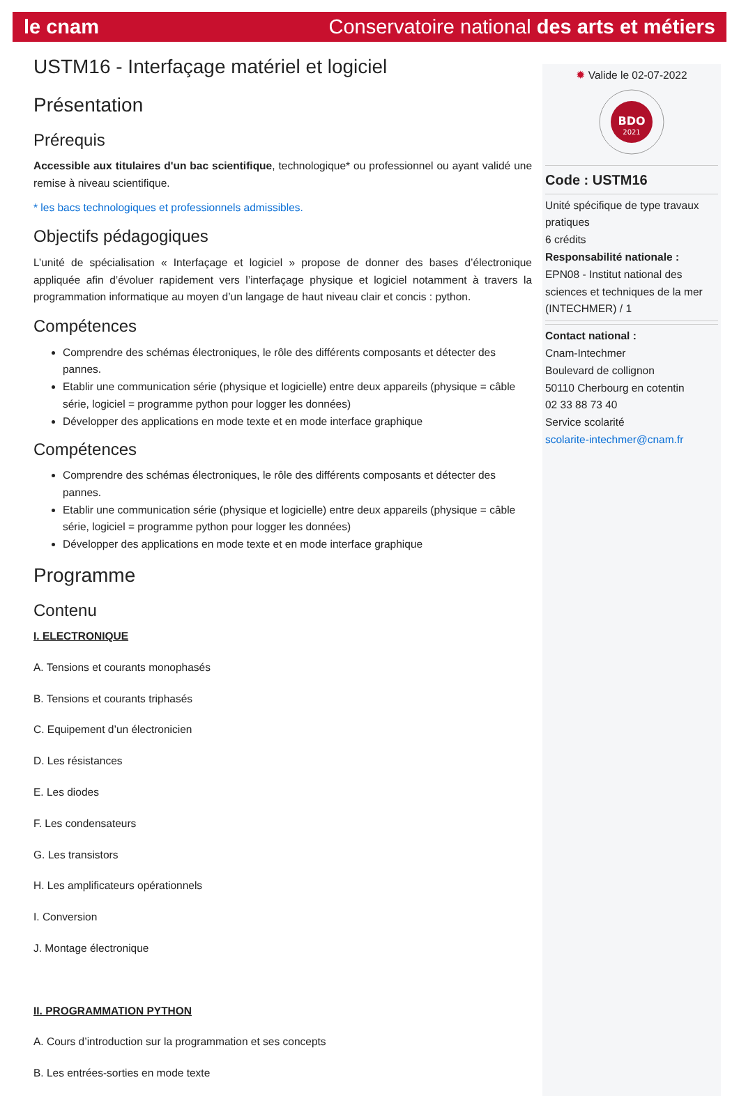le cnam Conservatoire national des arts et métiers
USTM16 - Interfaçage matériel et logiciel
Présentation
Prérequis
Accessible aux titulaires d'un bac scientifique, technologique* ou professionnel ou ayant validé une remise à niveau scientifique.
* les bacs technologiques et professionnels admissibles.
Objectifs pédagogiques
L’unité de spécialisation « Interfaçage et logiciel » propose de donner des bases d’électronique appliquée afin d’évoluer rapidement vers l’interfaçage physique et logiciel notamment à travers la programmation informatique au moyen d’un langage de haut niveau clair et concis : python.
Compétences
Comprendre des schémas électroniques, le rôle des différents composants et détecter des pannes.
Etablir une communication série (physique et logicielle) entre deux appareils (physique = câble série, logiciel = programme python pour logger les données)
Développer des applications en mode texte et en mode interface graphique
Compétences
Comprendre des schémas électroniques, le rôle des différents composants et détecter des pannes.
Etablir une communication série (physique et logicielle) entre deux appareils (physique = câble série, logiciel = programme python pour logger les données)
Développer des applications en mode texte et en mode interface graphique
Programme
Contenu
I. ELECTRONIQUE
A. Tensions et courants monophasés
B. Tensions et courants triphasés
C. Equipement d’un électronicien
D. Les résistances
E. Les diodes
F. Les condensateurs
G. Les transistors
H. Les amplificateurs opérationnels
I. Conversion
J. Montage électronique
II. PROGRAMMATION PYTHON
A. Cours d’introduction sur la programmation et ses concepts
B. Les entrées-sorties en mode texte
✹ Valide le 02-07-2022
BDO
2021
Code : USTM16
Unité spécifique de type travaux pratiques
6 crédits
Responsabilité nationale :
EPN08 - Institut national des sciences et techniques de la mer (INTECHMER) / 1
Contact national :
Cnam-Intechmer
Boulevard de collignon
50110 Cherbourg en cotentin
02 33 88 73 40
Service scolarité
scolarite-intechmer@cnam.fr